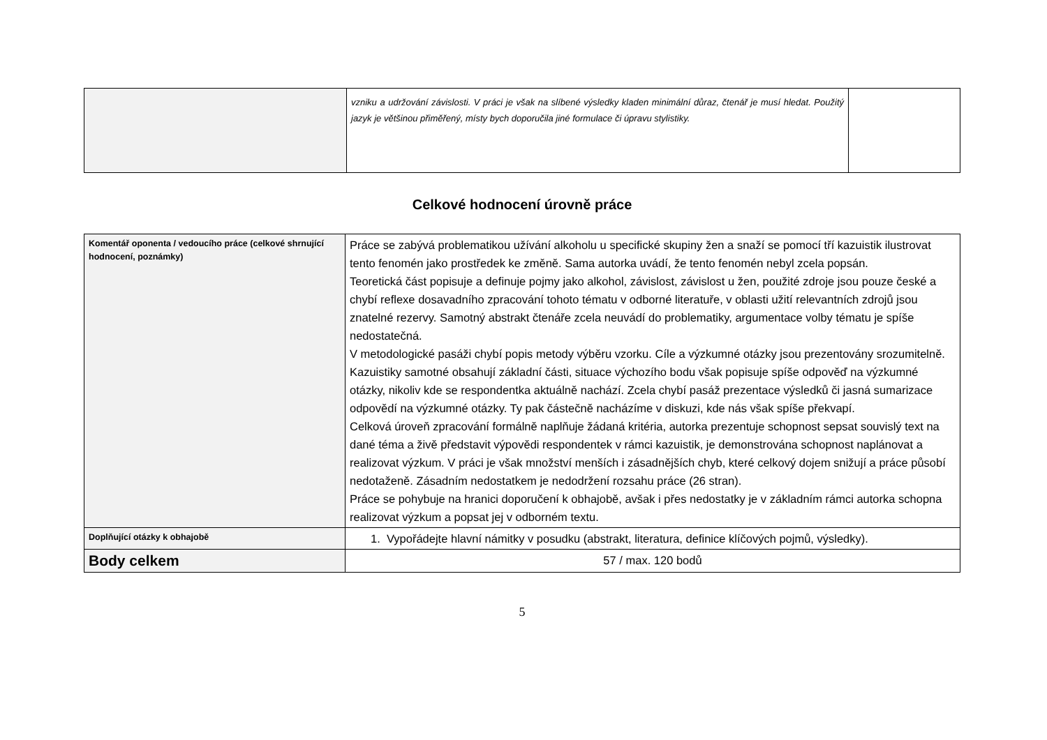| | vzniku a udržování závislosti. V práci je však na slíbené výsledky kladen minimální důraz, čtenář je musí hledat. Použitý jazyk je většinou přiměřený, místy bych doporučila jiné formulace či úpravu stylistiky. | |
Celkové hodnocení úrovně práce
| Komentář oponenta / vedoucího práce (celkové shrnující hodnocení, poznámky) | Práce se zabývá problematikou užívání alkoholu u specifické skupiny žen a snaží se pomocí tří kazuistik ilustrovat tento fenomén jako prostředek ke změně. Sama autorka uvádí, že tento fenomén nebyl zcela popsán. Teoretická část popisuje a definuje pojmy jako alkohol, závislost, závislost u žen, použité zdroje jsou pouze české a chybí reflexe dosavadního zpracování tohoto tématu v odborné literatuře, v oblasti užití relevantních zdrojů jsou znatelné rezervy. Samotný abstrakt čtenáře zcela neuvádí do problematiky, argumentace volby tématu je spíše nedostatečná. V metodologické pasáži chybí popis metody výběru vzorku. Cíle a výzkumné otázky jsou prezentovány srozumitelně. Kazuistiky samotné obsahují základní části, situace výchozího bodu však popisuje spíše odpověď na výzkumné otázky, nikoliv kde se respondentka aktuálně nachází. Zcela chybí pasáž prezentace výsledků či jasná sumarizace odpovědí na výzkumné otázky. Ty pak částečně nacházíme v diskuzi, kde nás však spíše překvapí. Celková úroveň zpracování formálně naplňuje žádaná kritéria, autorka prezentuje schopnost sepsat souvislý text na dané téma a živě představit výpovědi respondentek v rámci kazuistik, je demonstrována schopnost naplánovat a realizovat výzkum. V práci je však množství menších i zásadnějších chyb, které celkový dojem snižují a práce působí nedotaženě. Zásadním nedostatkem je nedodržení rozsahu práce (26 stran). Práce se pohybuje na hranici doporučení k obhajobě, avšak i přes nedostatky je v základním rámci autorka schopna realizovat výzkum a popsat jej v odborném textu. |
| Doplňující otázky k obhajobě | 1. Vypořádejte hlavní námitky v posudku (abstrakt, literatura, definice klíčových pojmů, výsledky). |
| Body celkem | 57 / max. 120 bodů |
5